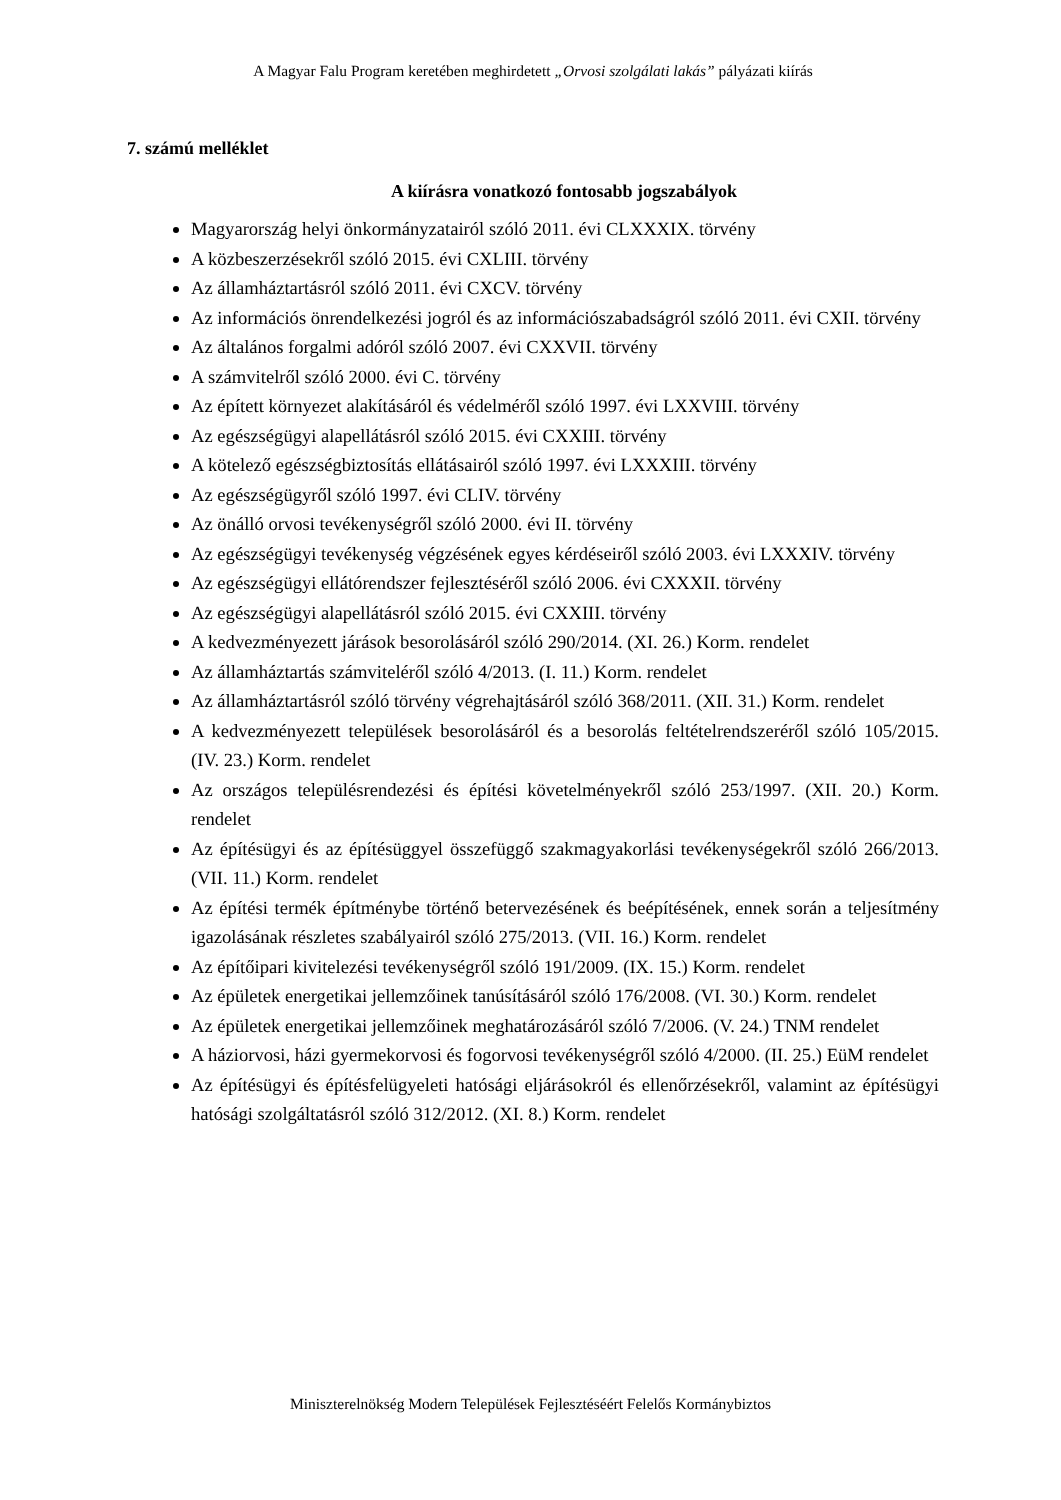A Magyar Falu Program keretében meghirdetett „Orvosi szolgálati lakás” pályázati kiírás
7. számú melléklet
A kiírásra vonatkozó fontosabb jogszabályok
Magyarország helyi önkormányzatairól szóló 2011. évi CLXXXIX. törvény
A közbeszerzésekről szóló 2015. évi CXLIII. törvény
Az államháztartásról szóló 2011. évi CXCV. törvény
Az információs önrendelkezési jogról és az információszabadságról szóló 2011. évi CXII. törvény
Az általános forgalmi adóról szóló 2007. évi CXXVII. törvény
A számvitelről szóló 2000. évi C. törvény
Az épített környezet alakításáról és védelméről szóló 1997. évi LXXVIII. törvény
Az egészségügyi alapellátásról szóló 2015. évi CXXIII. törvény
A kötelező egészségbiztosítás ellátásairól szóló 1997. évi LXXXIII. törvény
Az egészségügyről szóló 1997. évi CLIV. törvény
Az önálló orvosi tevékenységről szóló 2000. évi II. törvény
Az egészségügyi tevékenység végzésének egyes kérdéseiről szóló 2003. évi LXXXIV. törvény
Az egészségügyi ellátórendszer fejlesztéséről szóló 2006. évi CXXXII. törvény
Az egészségügyi alapellátásról szóló 2015. évi CXXIII. törvény
A kedvezményezett járások besorolásáról szóló 290/2014. (XI. 26.) Korm. rendelet
Az államháztartás számviteléről szóló 4/2013. (I. 11.) Korm. rendelet
Az államháztartásról szóló törvény végrehajtásáról szóló 368/2011. (XII. 31.) Korm. rendelet
A kedvezményezett települések besorolásáról és a besorolás feltételrendszeréről szóló 105/2015. (IV. 23.) Korm. rendelet
Az országos településrendezési és építési követelményekről szóló 253/1997. (XII. 20.) Korm. rendelet
Az építésügyi és az építésüggyel összefüggő szakmagyakorlási tevékenységekről szóló 266/2013. (VII. 11.) Korm. rendelet
Az építési termék építménybe történő betervezésének és beépítésének, ennek során a teljesítmény igazolásának részletes szabályairól szóló 275/2013. (VII. 16.) Korm. rendelet
Az építőipari kivitelezési tevékenységről szóló 191/2009. (IX. 15.) Korm. rendelet
Az épületek energetikai jellemzőinek tanúsításáról szóló 176/2008. (VI. 30.) Korm. rendelet
Az épületek energetikai jellemzőinek meghatározásáról szóló 7/2006. (V. 24.) TNM rendelet
A háziorvosi, házi gyermekorvosi és fogorvosi tevékenységről szóló 4/2000. (II. 25.) EüM rendelet
Az építésügyi és építésfelügyeleti hatósági eljárásokról és ellenőrzésekről, valamint az építésügyi hatósági szolgáltatásról szóló 312/2012. (XI. 8.) Korm. rendelet
Miniszterelnökség Modern Települések Fejlesztéséért Felelős Kormánybiztos